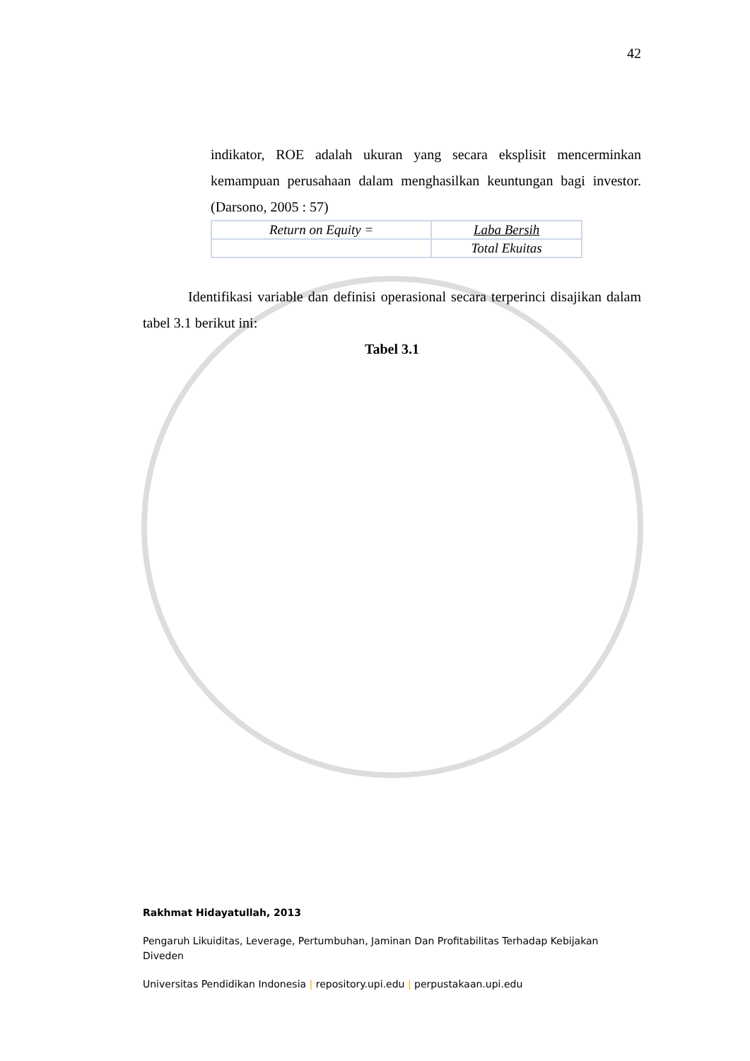42
indikator, ROE adalah ukuran yang secara eksplisit mencerminkan kemampuan perusahaan dalam menghasilkan keuntungan bagi investor. (Darsono, 2005 : 57)
| Return on Equity = | Laba Bersih |
| | Total Ekuitas |
Identifikasi variable dan definisi operasional secara terperinci disajikan dalam tabel 3.1 berikut ini:
Tabel 3.1
Rakhmat Hidayatullah, 2013
Pengaruh Likuiditas, Leverage, Pertumbuhan, Jaminan Dan Profitabilitas Terhadap Kebijakan Diveden
Universitas Pendidikan Indonesia | repository.upi.edu | perpustakaan.upi.edu